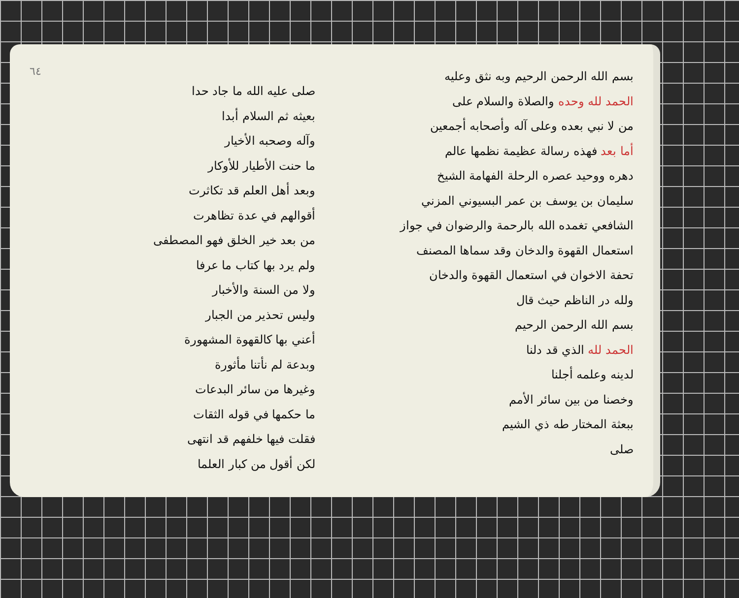٦٤
صلى عليه الله ما جاد حدا
بعيثه ثم السلام أبدا
وآله وصحبه الأخيار
ما حنت الأطيار للأوكار
وبعد أهل العلم قد تكاثرت
أقوالهم في عدة تظاهرت
من بعد خير الخلق فهو المصطفى
ولم يرد بها كتاب ما عرفا
ولا من السنة والأخبار
وليس تحذير من الجبار
أعني بها كالقهوة المشهورة
وبدعة لم نأتنا مأثورة
وغيرها من سائر البدعات
ما حكمها في قوله الثقات
فقلت فيها خلفهم قد انتهى
لكن أقول من كبار العلما
بسم الله الرحمن الرحيم وبه نثق وعليه
الحمد لله وحده والصلاة والسلام على
من لا نبي بعده وعلى آله وأصحابه أجمعين
أما بعد فهذه رسالة عظيمة نظمها عالم
دهره ووحيد عصره الرحلة الفهامة الشيخ
سليمان بن يوسف بن عمر البسيوني المزني
الشافعي تغمده الله بالرحمة والرضوان في جواز
استعمال القهوة والدخان وقد سماها المصنف
تحفة الاخوان في استعمال القهوة والدخان
ولله در الناظم حيث قال
بسم الله الرحمن الرحيم
الحمد لله الذي قد دلنا
لدينه وعلمه أجلنا
وخصنا من بين سائر الأمم
ببعثة المختار طه ذي الشيم
صلى